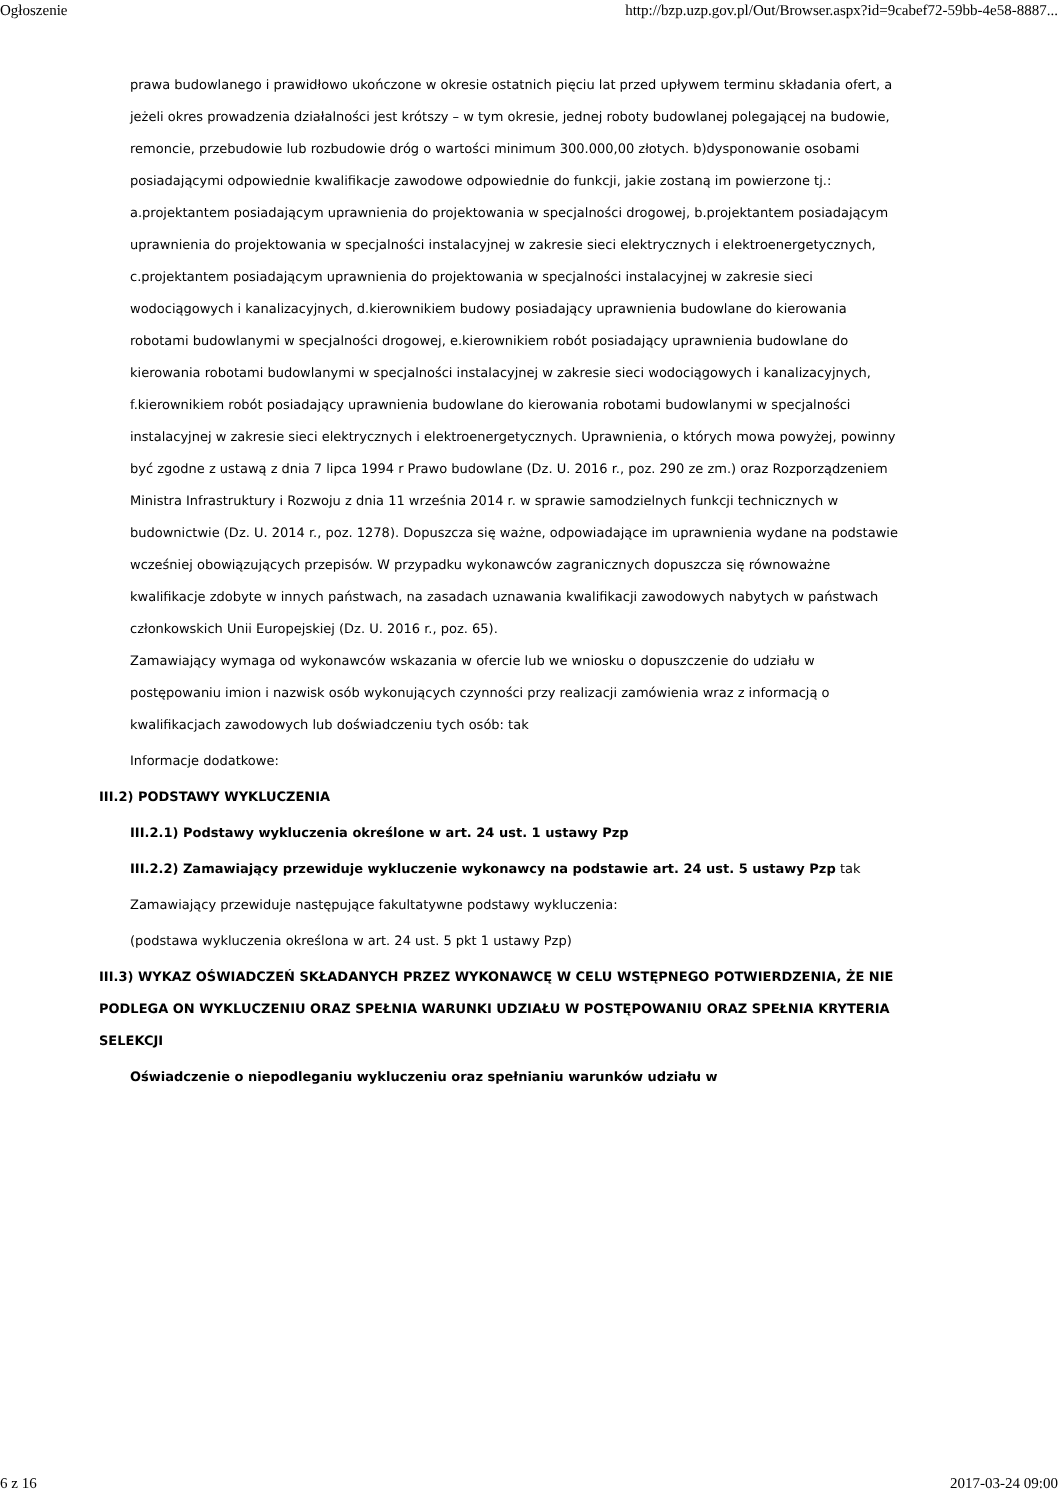Ogłoszenie http://bzp.uzp.gov.pl/Out/Browser.aspx?id=9cabef72-59bb-4e58-8887...
prawa budowlanego i prawidłowo ukończone w okresie ostatnich pięciu lat przed upływem terminu składania ofert, a jeżeli okres prowadzenia działalności jest krótszy – w tym okresie, jednej roboty budowlanej polegającej na budowie, remoncie, przebudowie lub rozbudowie dróg o wartości minimum 300.000,00 złotych. b)dysponowanie osobami posiadającymi odpowiednie kwalifikacje zawodowe odpowiednie do funkcji, jakie zostaną im powierzone tj.: a.projektantem posiadającym uprawnienia do projektowania w specjalności drogowej, b.projektantem posiadającym uprawnienia do projektowania w specjalności instalacyjnej w zakresie sieci elektrycznych i elektroenergetycznych, c.projektantem posiadającym uprawnienia do projektowania w specjalności instalacyjnej w zakresie sieci wodociągowych i kanalizacyjnych, d.kierownikiem budowy posiadający uprawnienia budowlane do kierowania robotami budowlanymi w specjalności drogowej, e.kierownikiem robót posiadający uprawnienia budowlane do kierowania robotami budowlanymi w specjalności instalacyjnej w zakresie sieci wodociągowych i kanalizacyjnych, f.kierownikiem robót posiadający uprawnienia budowlane do kierowania robotami budowlanymi w specjalności instalacyjnej w zakresie sieci elektrycznych i elektroenergetycznych. Uprawnienia, o których mowa powyżej, powinny być zgodne z ustawą z dnia 7 lipca 1994 r Prawo budowlane (Dz. U. 2016 r., poz. 290 ze zm.) oraz Rozporządzeniem Ministra Infrastruktury i Rozwoju z dnia 11 września 2014 r. w sprawie samodzielnych funkcji technicznych w budownictwie (Dz. U. 2014 r., poz. 1278). Dopuszcza się ważne, odpowiadające im uprawnienia wydane na podstawie wcześniej obowiązujących przepisów. W przypadku wykonawców zagranicznych dopuszcza się równoważne kwalifikacje zdobyte w innych państwach, na zasadach uznawania kwalifikacji zawodowych nabytych w państwach członkowskich Unii Europejskiej (Dz. U. 2016 r., poz. 65).
Zamawiający wymaga od wykonawców wskazania w ofercie lub we wniosku o dopuszczenie do udziału w postępowaniu imion i nazwisk osób wykonujących czynności przy realizacji zamówienia wraz z informacją o kwalifikacjach zawodowych lub doświadczeniu tych osób: tak
Informacje dodatkowe:
III.2) PODSTAWY WYKLUCZENIA
III.2.1) Podstawy wykluczenia określone w art. 24 ust. 1 ustawy Pzp
III.2.2) Zamawiający przewiduje wykluczenie wykonawcy na podstawie art. 24 ust. 5 ustawy Pzp tak
Zamawiający przewiduje następujące fakultatywne podstawy wykluczenia:
(podstawa wykluczenia określona w art. 24 ust. 5 pkt 1 ustawy Pzp)
III.3) WYKAZ OŚWIADCZEŃ SKŁADANYCH PRZEZ WYKONAWCĘ W CELU WSTĘPNEGO POTWIERDZENIA, ŻE NIE PODLEGA ON WYKLUCZENIU ORAZ SPEŁNIA WARUNKI UDZIAŁU W POSTĘPOWANIU ORAZ SPEŁNIA KRYTERIA SELEKCJI
Oświadczenie o niepodleganiu wykluczeniu oraz spełnianiu warunków udziału w
6 z 16 2017-03-24 09:00